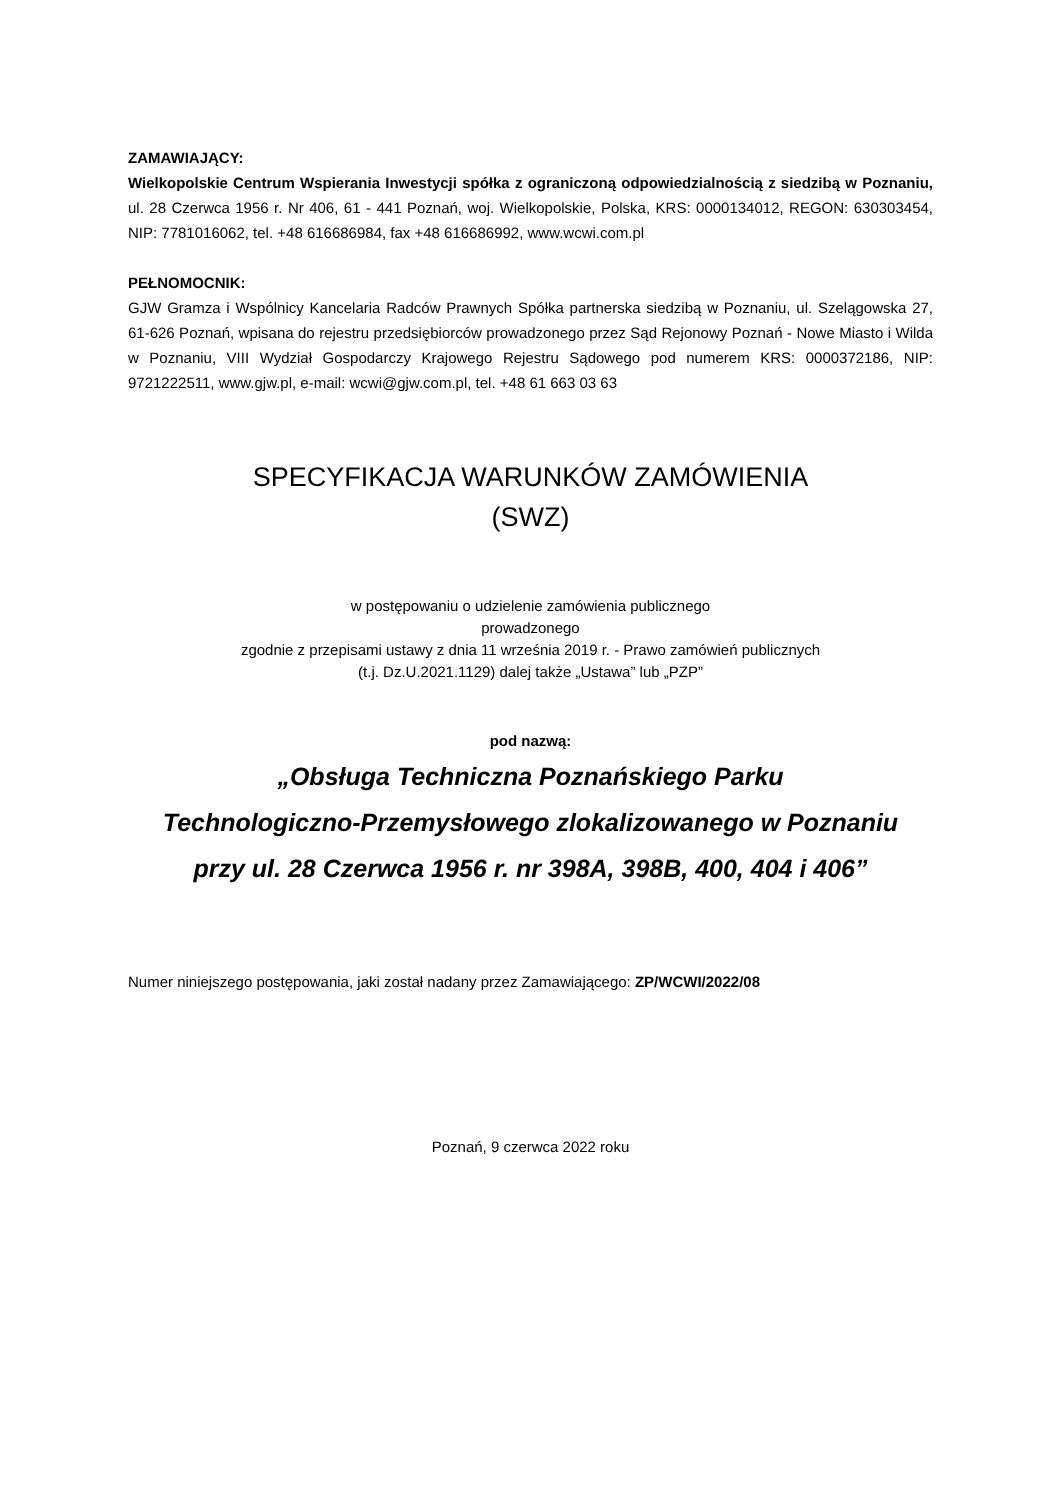ZAMAWIAJĄCY:
Wielkopolskie Centrum Wspierania Inwestycji spółka z ograniczoną odpowiedzialnością z siedzibą w Poznaniu, ul. 28 Czerwca 1956 r. Nr 406, 61 - 441 Poznań, woj. Wielkopolskie, Polska, KRS: 0000134012, REGON: 630303454, NIP: 7781016062, tel. +48 616686984, fax +48 616686992, www.wcwi.com.pl
PEŁNOMOCNIK:
GJW Gramza i Wspólnicy Kancelaria Radców Prawnych Spółka partnerska siedzibą w Poznaniu, ul. Szelągowska 27, 61-626 Poznań, wpisana do rejestru przedsiębiorców prowadzonego przez Sąd Rejonowy Poznań - Nowe Miasto i Wilda w Poznaniu, VIII Wydział Gospodarczy Krajowego Rejestru Sądowego pod numerem KRS: 0000372186, NIP: 9721222511, www.gjw.pl, e-mail: wcwi@gjw.com.pl, tel. +48 61 663 03 63
SPECYFIKACJA WARUNKÓW ZAMÓWIENIA
(SWZ)
w postępowaniu o udzielenie zamówienia publicznego
prowadzonego
zgodnie z przepisami ustawy z dnia 11 września 2019 r. - Prawo zamówień publicznych
(t.j. Dz.U.2021.1129) dalej także „Ustawa” lub „PZP”
pod nazwą:
„Obsługa Techniczna Poznańskiego Parku
Technologiczno-Przemysłowego zlokalizowanego w Poznaniu
przy ul. 28 Czerwca 1956 r. nr 398A, 398B, 400, 404 i 406”
Numer niniejszego postępowania, jaki został nadany przez Zamawiającego: ZP/WCWI/2022/08
Poznań, 9 czerwca 2022 roku